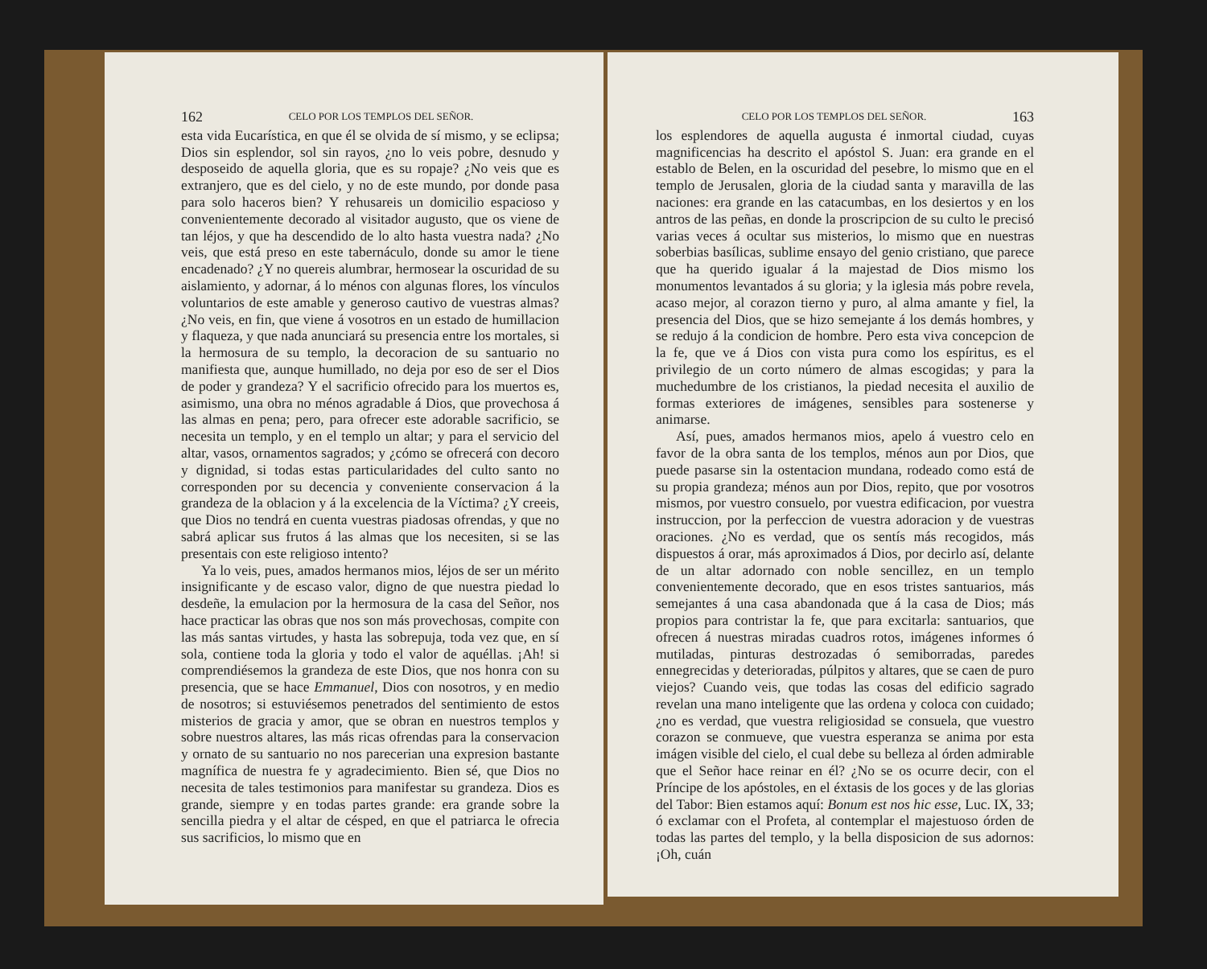162 CELO POR LOS TEMPLOS DEL SEÑOR.
esta vida Eucarística, en que él se olvida de sí mismo, y se eclipsa; Dios sin esplendor, sol sin rayos, ¿no lo veis pobre, desnudo y desposeido de aquella gloria, que es su ropaje? ¿No veis que es extranjero, que es del cielo, y no de este mundo, por donde pasa para solo haceros bien? Y rehusareis un domicilio espacioso y convenientemente decorado al visitador augusto, que os viene de tan léjos, y que ha descendido de lo alto hasta vuestra nada? ¿No veis, que está preso en este tabernáculo, donde su amor le tiene encadenado? ¿Y no quereis alumbrar, hermosear la oscuridad de su aislamiento, y adornar, á lo ménos con algunas flores, los vínculos voluntarios de este amable y generoso cautivo de vuestras almas? ¿No veis, en fin, que viene á vosotros en un estado de humillacion y flaqueza, y que nada anunciará su presencia entre los mortales, si la hermosura de su templo, la decoracion de su santuario no manifiesta que, aunque humillado, no deja por eso de ser el Dios de poder y grandeza? Y el sacrificio ofrecido para los muertos es, asimismo, una obra no ménos agradable á Dios, que provechosa á las almas en pena; pero, para ofrecer este adorable sacrificio, se necesita un templo, y en el templo un altar; y para el servicio del altar, vasos, ornamentos sagrados; y ¿cómo se ofrecerá con decoro y dignidad, si todas estas particularidades del culto santo no corresponden por su decencia y conveniente conservacion á la grandeza de la oblacion y á la excelencia de la Víctima? ¿Y creeis, que Dios no tendrá en cuenta vuestras piadosas ofrendas, y que no sabrá aplicar sus frutos á las almas que los necesiten, si se las presentais con este religioso intento?
Ya lo veis, pues, amados hermanos mios, léjos de ser un mérito insignificante y de escaso valor, digno de que nuestra piedad lo desdeñe, la emulacion por la hermosura de la casa del Señor, nos hace practicar las obras que nos son más provechosas, compite con las más santas virtudes, y hasta las sobrepuja, toda vez que, en sí sola, contiene toda la gloria y todo el valor de aquéllas. ¡Ah! si comprendiésemos la grandeza de este Dios, que nos honra con su presencia, que se hace Emmanuel, Dios con nosotros, y en medio de nosotros; si estuviésemos penetrados del sentimiento de estos misterios de gracia y amor, que se obran en nuestros templos y sobre nuestros altares, las más ricas ofrendas para la conservacion y ornato de su santuario no nos parecerian una expresion bastante magnífica de nuestra fe y agradecimiento. Bien sé, que Dios no necesita de tales testimonios para manifestar su grandeza. Dios es grande, siempre y en todas partes grande: era grande sobre la sencilla piedra y el altar de césped, en que el patriarca le ofrecia sus sacrificios, lo mismo que en
CELO POR LOS TEMPLOS DEL SEÑOR. 163
los esplendores de aquella augusta é inmortal ciudad, cuyas magnificencias ha descrito el apóstol S. Juan: era grande en el establo de Belen, en la oscuridad del pesebre, lo mismo que en el templo de Jerusalen, gloria de la ciudad santa y maravilla de las naciones: era grande en las catacumbas, en los desiertos y en los antros de las peñas, en donde la proscripcion de su culto le precisó varias veces á ocultar sus misterios, lo mismo que en nuestras soberbias basílicas, sublime ensayo del genio cristiano, que parece que ha querido igualar á la majestad de Dios mismo los monumentos levantados á su gloria; y la iglesia más pobre revela, acaso mejor, al corazon tierno y puro, al alma amante y fiel, la presencia del Dios, que se hizo semejante á los demás hombres, y se redujo á la condicion de hombre. Pero esta viva concepcion de la fe, que ve á Dios con vista pura como los espíritus, es el privilegio de un corto número de almas escogidas; y para la muchedumbre de los cristianos, la piedad necesita el auxilio de formas exteriores de imágenes, sensibles para sostenerse y animarse.
Así, pues, amados hermanos mios, apelo á vuestro celo en favor de la obra santa de los templos, ménos aun por Dios, que puede pasarse sin la ostentacion mundana, rodeado como está de su propia grandeza; ménos aun por Dios, repito, que por vosotros mismos, por vuestro consuelo, por vuestra edificacion, por vuestra instruccion, por la perfeccion de vuestra adoracion y de vuestras oraciones. ¿No es verdad, que os sentís más recogidos, más dispuestos á orar, más aproximados á Dios, por decirlo así, delante de un altar adornado con noble sencillez, en un templo convenientemente decorado, que en esos tristes santuarios, más semejantes á una casa abandonada que á la casa de Dios; más propios para contristar la fe, que para excitarla: santuarios, que ofrecen á nuestras miradas cuadros rotos, imágenes informes ó mutiladas, pinturas destrozadas ó semiborradas, paredes ennegrecidas y deterioradas, púlpitos y altares, que se caen de puro viejos? Cuando veis, que todas las cosas del edificio sagrado revelan una mano inteligente que las ordena y coloca con cuidado; ¿no es verdad, que vuestra religiosidad se consuela, que vuestro corazon se conmueve, que vuestra esperanza se anima por esta imágen visible del cielo, el cual debe su belleza al órden admirable que el Señor hace reinar en él? ¿No se os ocurre decir, con el Príncipe de los apóstoles, en el éxtasis de los goces y de las glorias del Tabor: Bien estamos aquí: Bonum est nos hic esse, Luc. IX, 33; ó exclamar con el Profeta, al contemplar el majestuoso órden de todas las partes del templo, y la bella disposicion de sus adornos: ¡Oh, cuán